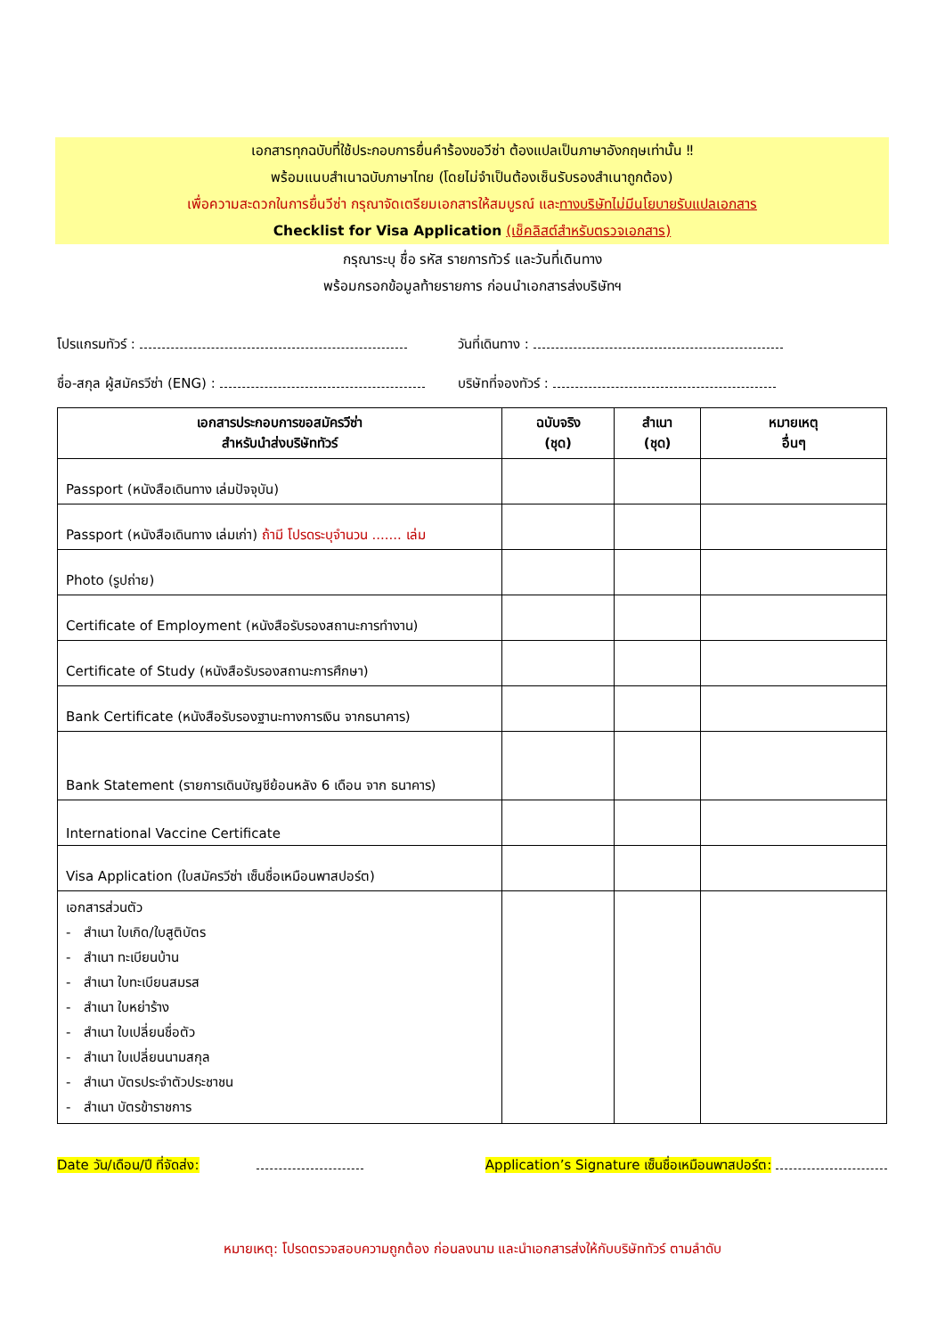เอกสารทุกฉบับที่ใช้ประกอบการยื่นคำร้องขอวีซ่า ต้องแปลเป็นภาษาอังกฤษเท่านั้น ‼
พร้อมแนบสำเนาฉบับภาษาไทย (โดยไม่จำเป็นต้องเซ็นรับรองสำเนาถูกต้อง)
เพื่อความสะดวกในการยื่นวีซ่า กรุณาจัดเตรียมเอกสารให้สมบูรณ์ และทางบริษัทไม่มีนโยบายรับแปลเอกสาร
Checklist for Visa Application (เช็คลิสต์สำหรับตรวจเอกสาร)
กรุณาระบุ ชื่อ รหัส รายการทัวร์ และวันที่เดินทาง
พร้อมกรอกข้อมูลท้ายรายการ ก่อนนำเอกสารส่งบริษัทฯ
โปรแกรมทัวร์ : วันที่เดินทาง :
ชื่อ-สกุล ผู้สมัครวีซ่า (ENG) : บริษัทที่จองทัวร์ :
| เอกสารประกอบการขอสมัครวีซ่า สำหรับนำส่งบริษัททัวร์ | ฉบับจริง (ชุด) | สำเนา (ชุด) | หมายเหตุ อื่นๆ |
| --- | --- | --- | --- |
| Passport (หนังสือเดินทาง เล่มปัจจุบัน) | | | |
| Passport (หนังสือเดินทาง เล่มเก่า) ถ้ามี โปรดระบุจำนวน ....... เล่ม | | | |
| Photo (รูปถ่าย) | | | |
| Certificate of Employment (หนังสือรับรองสถานะการทำงาน) | | | |
| Certificate of Study (หนังสือรับรองสถานะการศึกษา) | | | |
| Bank Certificate (หนังสือรับรองฐานะทางการเงิน จากธนาคาร) | | | |
| Bank Statement (รายการเดินบัญชีย้อนหลัง 6 เดือน จาก ธนาคาร) | | | |
| International Vaccine Certificate | | | |
| Visa Application (ใบสมัครวีซ่า เซ็นชื่อเหมือนพาสปอร์ต) | | | |
| เอกสารส่วนตัว - สำเนา ใบเกิด/ใบสูติบัตร - สำเนา ทะเบียนบ้าน - สำเนา ใบทะเบียนสมรส - สำเนา ใบหย่าร้าง - สำเนา ใบเปลี่ยนชื่อตัว - สำเนา ใบเปลี่ยนนามสกุล - สำเนา บัตรประจำตัวประชาชน - สำเนา บัตรข้าราชการ | | | |
Date วัน/เดือน/ปี ที่จัดส่ง: Application’s Signature เซ็นชื่อเหมือนพาสปอร์ต:
หมายเหตุ: โปรดตรวจสอบความถูกต้อง ก่อนลงนาม และนำเอกสารส่งให้กับบริษัททัวร์ ตามลำดับ